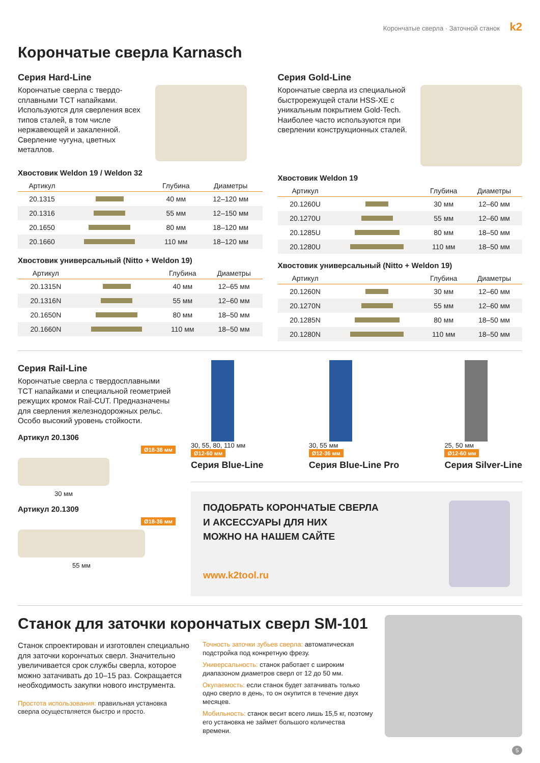Корончатые сверла · Заточной станок k2
Корончатые сверла Karnasch
Серия Hard-Line
Корончатые сверла с твердо­сплавными TCT напайками. Используются для сверления всех типов сталей, в том числе нержавеющей и закаленной. Сверление чугуна, цветных металлов.
Хвостовик Weldon 19 / Weldon 32
| Артикул | | Глубина | Диаметры |
| --- | --- | --- | --- |
| 20.1315 | | 40 мм | 12–120 мм |
| 20.1316 | | 55 мм | 12–150 мм |
| 20.1650 | | 80 мм | 18–120 мм |
| 20.1660 | | 110 мм | 18–120 мм |
Хвостовик универсальный (Nitto + Weldon 19)
| Артикул | | Глубина | Диаметры |
| --- | --- | --- | --- |
| 20.1315N | | 40 мм | 12–65 мм |
| 20.1316N | | 55 мм | 12–60 мм |
| 20.1650N | | 80 мм | 18–50 мм |
| 20.1660N | | 110 мм | 18–50 мм |
Серия Gold-Line
Корончатые сверла из специальной быстрорежущей стали HSS-XE с уникальным покрытием Gold-Tech. Наиболее часто используются при сверлении конструкционных сталей.
Хвостовик Weldon 19
| Артикул | | Глубина | Диаметры |
| --- | --- | --- | --- |
| 20.1260U | | 30 мм | 12–60 мм |
| 20.1270U | | 55 мм | 12–60 мм |
| 20.1285U | | 80 мм | 18–50 мм |
| 20.1280U | | 110 мм | 18–50 мм |
Хвостовик универсальный (Nitto + Weldon 19)
| Артикул | | Глубина | Диаметры |
| --- | --- | --- | --- |
| 20.1260N | | 30 мм | 12–60 мм |
| 20.1270N | | 55 мм | 12–60 мм |
| 20.1285N | | 80 мм | 18–50 мм |
| 20.1280N | | 110 мм | 18–50 мм |
Серия Rail-Line
Корончатые сверла с твердосплавными TCT напайками и специальной геометрией режущих кромок Rail-CUT. Предназначены для сверления железнодорожных рельс. Особо высокий уровень стойкости.
Артикул 20.1306
Ø18-38 мм
30 мм
Артикул 20.1309
Ø18-36 мм
55 мм
30, 55, 80, 110 мм
Ø12-60 мм
Серия Blue-Line
30, 55 мм
Ø12-36 мм
Серия Blue-Line Pro
25, 50 мм
Ø12-60 мм
Серия Silver-Line
ПОДОБРАТЬ КОРОНЧАТЫЕ СВЕРЛА
И АКСЕССУАРЫ ДЛЯ НИХ
МОЖНО НА НАШЕМ САЙТЕ
www.k2tool.ru
Станок для заточки корончатых сверл SM-101
Станок спроектирован и изготовлен специально для заточки корончатых сверл. Значительно увеличивается срок службы сверла, которое можно затачивать до 10–15 раз. Сокращается необходимость закупки нового инструмента.
Простота использования: правильная установка сверла осуществляется быстро и просто.
Точность заточки зубьев сверла: автоматическая подстройка под конкретную фрезу.
Универсальность: станок работает с широким диапазоном диаметров сверл от 12 до 50 мм.
Окупаемость: если станок будет затачивать только одно сверло в день, то он окупится в течение двух месяцев.
Мобильность: станок весит всего лишь 15,5 кг, поэтому его установка не займет большого количества времени.
5